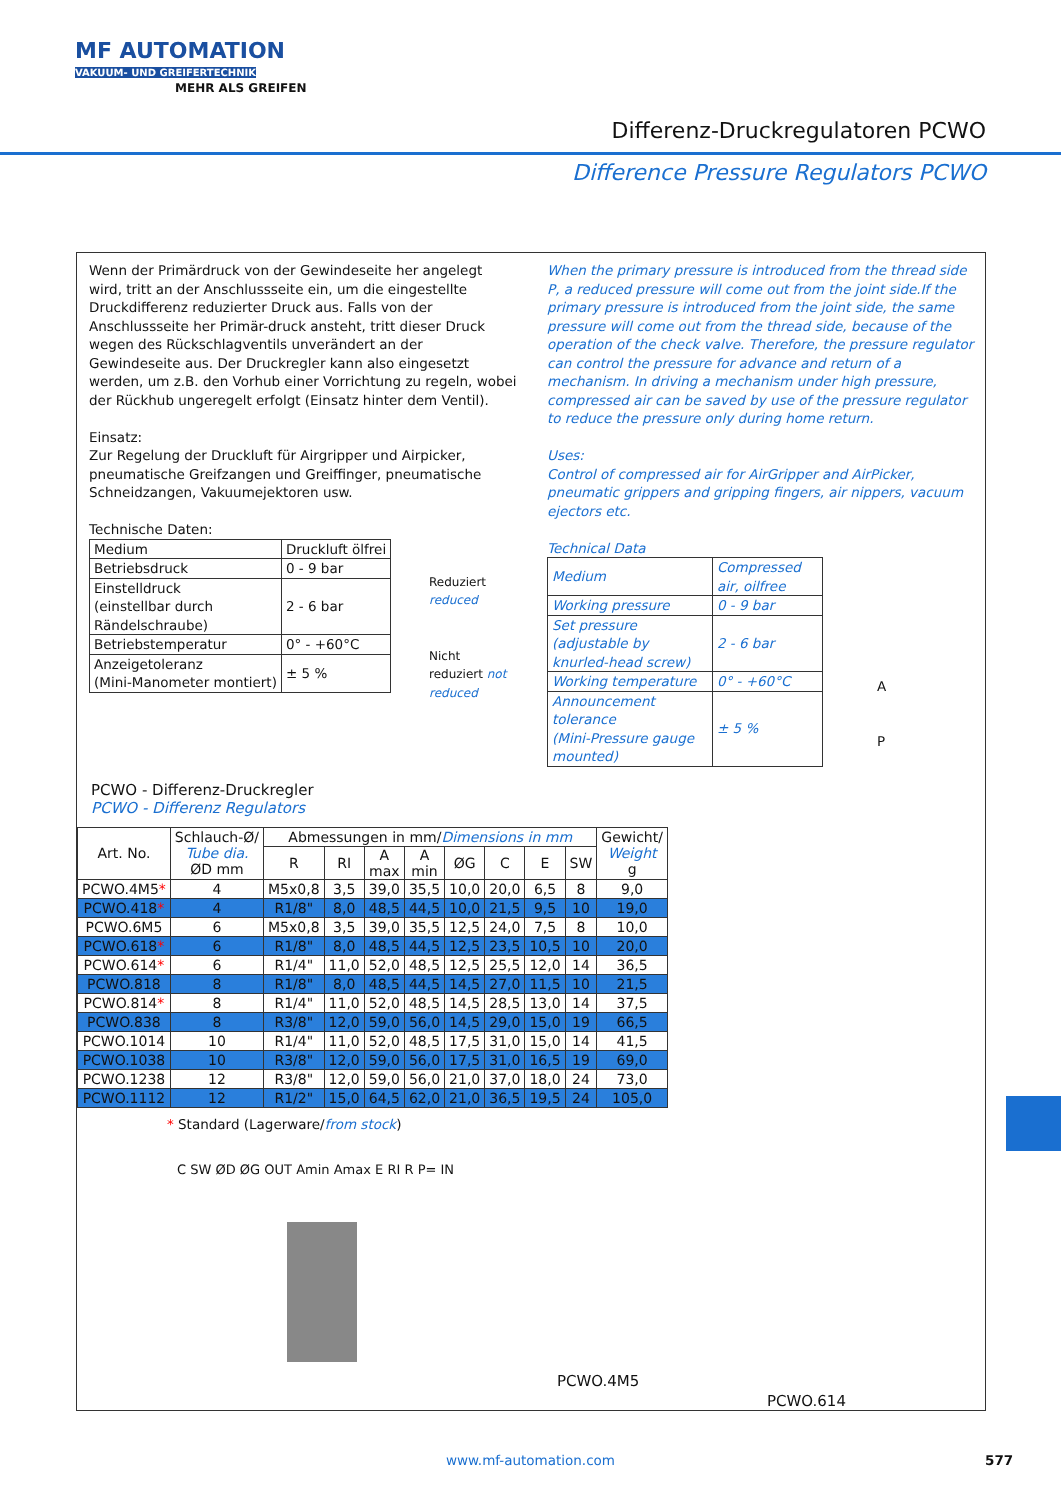MF AUTOMATION
VAKUUM- UND GREIFERTECHNIK
MEHR ALS GREIFEN
Differenz-Druckregulatoren PCWO
Difference Pressure Regulators PCWO
Wenn der Primärdruck von der Gewindeseite her angelegt wird, tritt an der Anschlussseite ein, um die eingestellte Druckdifferenz reduzierter Druck aus. Falls von der Anschlussseite her Primär-druck ansteht, tritt dieser Druck wegen des Rückschlagventils unverändert an der Gewindeseite aus. Der Druckregler kann also eingesetzt werden, um z.B. den Vorhub einer Vorrichtung zu regeln, wobei der Rückhub ungeregelt erfolgt (Einsatz hinter dem Ventil).
Einsatz:
Zur Regelung der Druckluft für Airgripper und Airpicker, pneumatische Greifzangen und Greiffinger, pneumatische Schneidzangen, Vakuumejektoren usw.
Technische Daten:
| Medium | Druckluft ölfrei |
| Betriebsdruck | 0 - 9 bar |
| Einstelldruck (einstellbar durch Rändelschraube) | 2 - 6 bar |
| Betriebstemperatur | 0° - +60°C |
| Anzeigetoleranz (Mini-Manometer montiert) | ± 5 % |
Reduziert reduced
Nicht reduziert not reduced
When the primary pressure is introduced from the thread side P, a reduced pressure will come out from the joint side.If the primary pressure is introduced from the joint side, the same pressure will come out from the thread side, because of the operation of the check valve. Therefore, the pressure regulator can control the pressure for advance and return of a mechanism. In driving a mechanism under high pressure, compressed air can be saved by use of the pressure regulator to reduce the pressure only during home return.
Uses:
Control of compressed air for AirGripper and AirPicker, pneumatic grippers and gripping fingers, air nippers, vacuum ejectors etc.
Technical Data
| Medium | Compressed air, oilfree |
| Working pressure | 0 - 9 bar |
| Set pressure (adjustable by knurled-head screw) | 2 - 6 bar |
| Working temperature | 0° - +60°C |
| Announcement tolerance (Mini-Pressure gauge mounted) | ± 5 % |
A
P
PCWO - Differenz-Druckregler
PCWO - Differenz Regulators
| Art. No. | Schlauch-Ø/ Tube dia. ØD mm | Abmessungen in mm/ Dimensions in mm | | | | | | | | Gewicht/ Weight g |
| --- | --- | --- | --- | --- | --- | --- | --- | --- | --- | --- |
| | | R | RI | A max | A min | ØG | C | E | SW | |
| PCWO.4M5 * | 4 | M5x0,8 | 3,5 | 39,0 | 35,5 | 10,0 | 20,0 | 6,5 | 8 | 9,0 |
| PCWO.418 * | 4 | R1/8" | 8,0 | 48,5 | 44,5 | 10,0 | 21,5 | 9,5 | 10 | 19,0 |
| PCWO.6M5 | 6 | M5x0,8 | 3,5 | 39,0 | 35,5 | 12,5 | 24,0 | 7,5 | 8 | 10,0 |
| PCWO.618 * | 6 | R1/8" | 8,0 | 48,5 | 44,5 | 12,5 | 23,5 | 10,5 | 10 | 20,0 |
| PCWO.614 * | 6 | R1/4" | 11,0 | 52,0 | 48,5 | 12,5 | 25,5 | 12,0 | 14 | 36,5 |
| PCWO.818 | 8 | R1/8" | 8,0 | 48,5 | 44,5 | 14,5 | 27,0 | 11,5 | 10 | 21,5 |
| PCWO.814 * | 8 | R1/4" | 11,0 | 52,0 | 48,5 | 14,5 | 28,5 | 13,0 | 14 | 37,5 |
| PCWO.838 | 8 | R3/8" | 12,0 | 59,0 | 56,0 | 14,5 | 29,0 | 15,0 | 19 | 66,5 |
| PCWO.1014 | 10 | R1/4" | 11,0 | 52,0 | 48,5 | 17,5 | 31,0 | 15,0 | 14 | 41,5 |
| PCWO.1038 | 10 | R3/8" | 12,0 | 59,0 | 56,0 | 17,5 | 31,0 | 16,5 | 19 | 69,0 |
| PCWO.1238 | 12 | R3/8" | 12,0 | 59,0 | 56,0 | 21,0 | 37,0 | 18,0 | 24 | 73,0 |
| PCWO.1112 | 12 | R1/2" | 15,0 | 64,5 | 62,0 | 21,0 | 36,5 | 19,5 | 24 | 105,0 |
* Standard (Lagerware/from stock)
C SW ØD ØG OUT Amin Amax E RI R P= IN
PCWO.4M5
PCWO.614
www.mf-automation.com 577